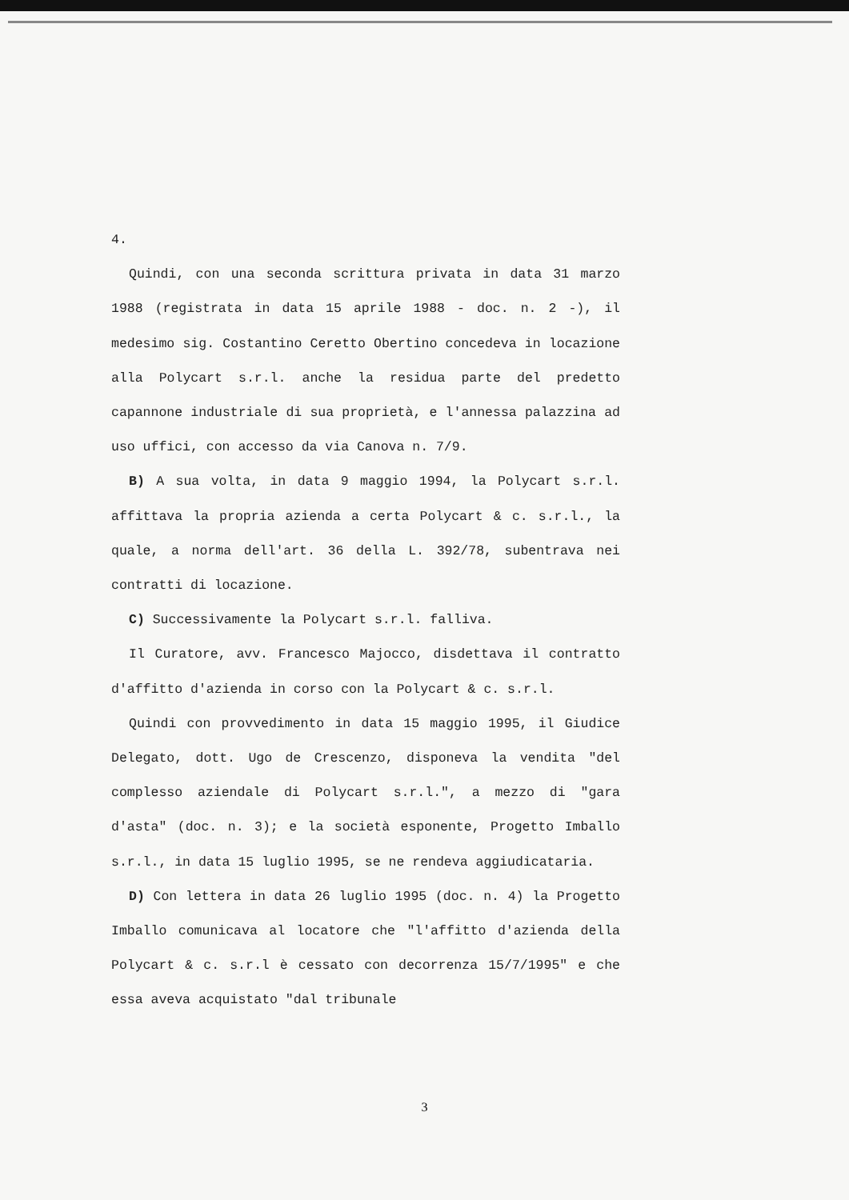4.
Quindi, con una seconda scrittura privata in data 31 marzo 1988 (registrata in data 15 aprile 1988 - doc. n. 2 -), il medesimo sig. Costantino Ceretto Obertino concedeva in locazione alla Polycart s.r.l. anche la residua parte del predetto capannone industriale di sua proprietà, e l'annessa palazzina ad uso uffici, con accesso da via Canova n. 7/9.
B) A sua volta, in data 9 maggio 1994, la Polycart s.r.l. affittava la propria azienda a certa Polycart & c. s.r.l., la quale, a norma dell'art. 36 della L. 392/78, subentrava nei contratti di locazione.
C) Successivamente la Polycart s.r.l. falliva.
Il Curatore, avv. Francesco Majocco, disdettava il contratto d'affitto d'azienda in corso con la Polycart & c. s.r.l.
Quindi con provvedimento in data 15 maggio 1995, il Giudice Delegato, dott. Ugo de Crescenzo, disponeva la vendita "del complesso aziendale di Polycart s.r.l.", a mezzo di "gara d'asta" (doc. n. 3); e la società esponente, Progetto Imballo s.r.l., in data 15 luglio 1995, se ne rendeva aggiudicataria.
D) Con lettera in data 26 luglio 1995 (doc. n. 4) la Progetto Imballo comunicava al locatore che "l'affitto d'azienda della Polycart & c. s.r.l è cessato con decorrenza 15/7/1995" e che essa aveva acquistato "dal tribunale
3